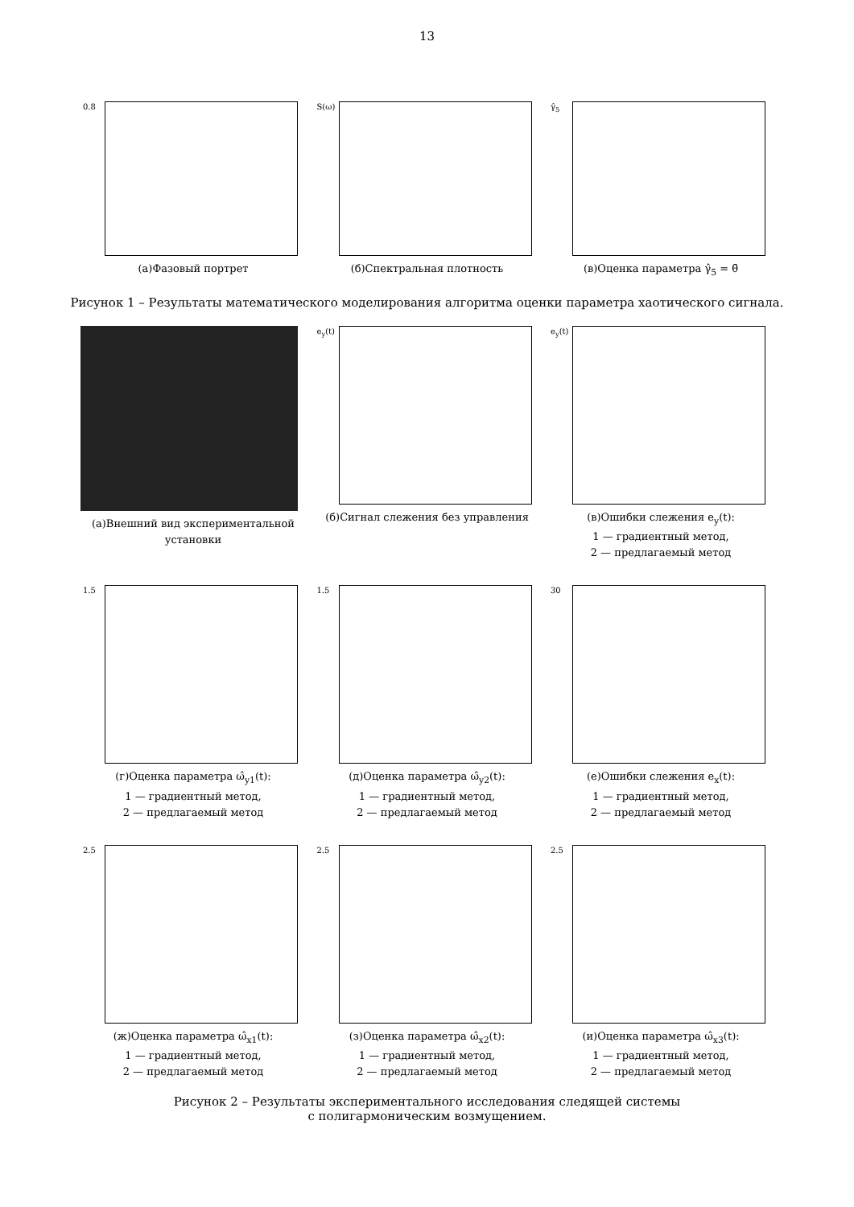13
0.8
(а)Фазовый портрет
S(ω)
(б)Спектральная плотность
γ̂<sub>5</sub>
(в)Оценка параметра γ̂<sub>5</sub> = θ̄
Рисунок 1 – Результаты математического моделирования алгоритма оценки параметра хаотического сигнала.
(а)Внешний вид экспериментальной установки
e<sub>y</sub>(t)
(б)Сигнал слежения без управления
e<sub>y</sub>(t)
(в)Ошибки слежения e<sub>y</sub>(t):
1 — градиентный метод,
2 — предлагаемый метод
1.5
(г)Оценка параметра ω̂<sub>y1</sub>(t):
1 — градиентный метод,
2 — предлагаемый метод
1.5
(д)Оценка параметра ω̂<sub>y2</sub>(t):
1 — градиентный метод,
2 — предлагаемый метод
30
(е)Ошибки слежения e<sub>x</sub>(t):
1 — градиентный метод,
2 — предлагаемый метод
2.5
(ж)Оценка параметра ω̂<sub>x1</sub>(t):
1 — градиентный метод,
2 — предлагаемый метод
2.5
(з)Оценка параметра ω̂<sub>x2</sub>(t):
1 — градиентный метод,
2 — предлагаемый метод
2.5
(и)Оценка параметра ω̂<sub>x3</sub>(t):
1 — градиентный метод,
2 — предлагаемый метод
Рисунок 2 – Результаты экспериментального исследования следящей системы
с полигармоническим возмущением.